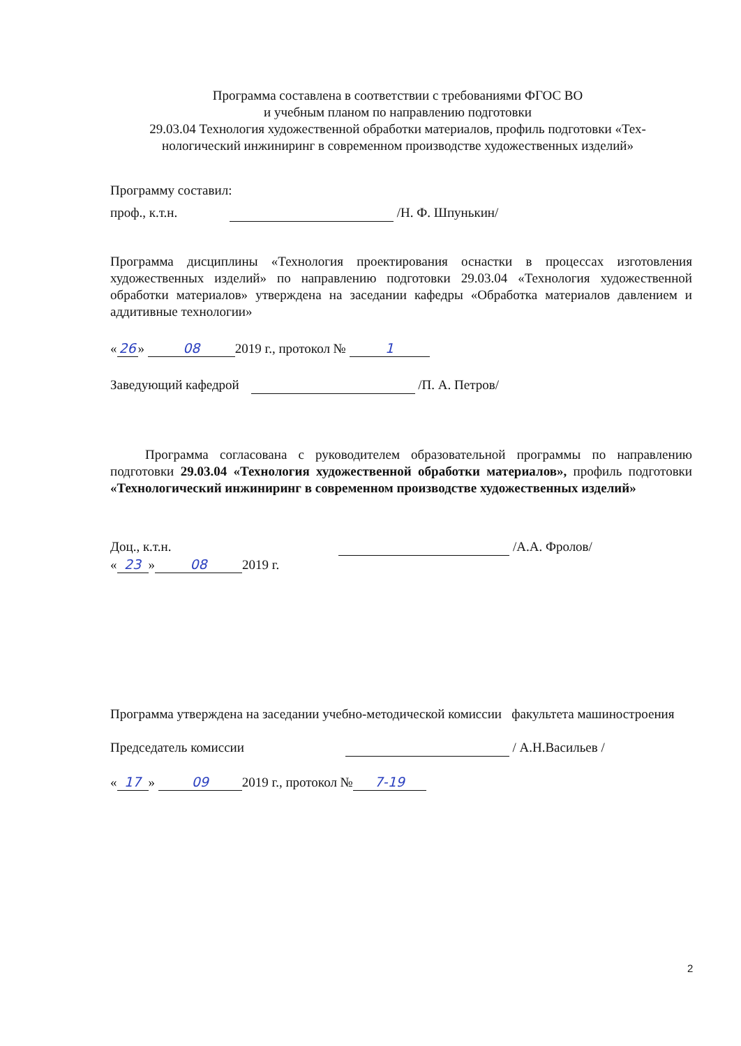Программа составлена в соответствии с требованиями ФГОС ВО
и учебным планом по направлению подготовки
29.03.04 Технология художественной обработки материалов, профиль подготовки «Тех-
нологический инжиниринг в современном производстве художественных изделий»
Программу составил:
проф., к.т.н. /Н. Ф. Шпунькин/
Программа дисциплины «Технология проектирования оснастки в процессах изготовления художественных изделий» по направлению подготовки 29.03.04 «Технология художественной обработки материалов» утверждена на заседании кафедры «Обработка материалов давлением и аддитивные технологии»
« 26 » 08 2019 г., протокол № 1
Заведующий кафедрой /П. А. Петров/
Программа согласована с руководителем образовательной программы по направлению подготовки 29.03.04 «Технология художественной обработки материалов», профиль подготовки «Технологический инжиниринг в современном производстве художественных изделий»
Доц., к.т.н. /А.А. Фролов/
« 23 » 08 2019 г.
Программа утверждена на заседании учебно-методической комиссии факультета машиностроения
Председатель комиссии / А.Н.Васильев /
« 17 » 09 2019 г., протокол № 7-19
2